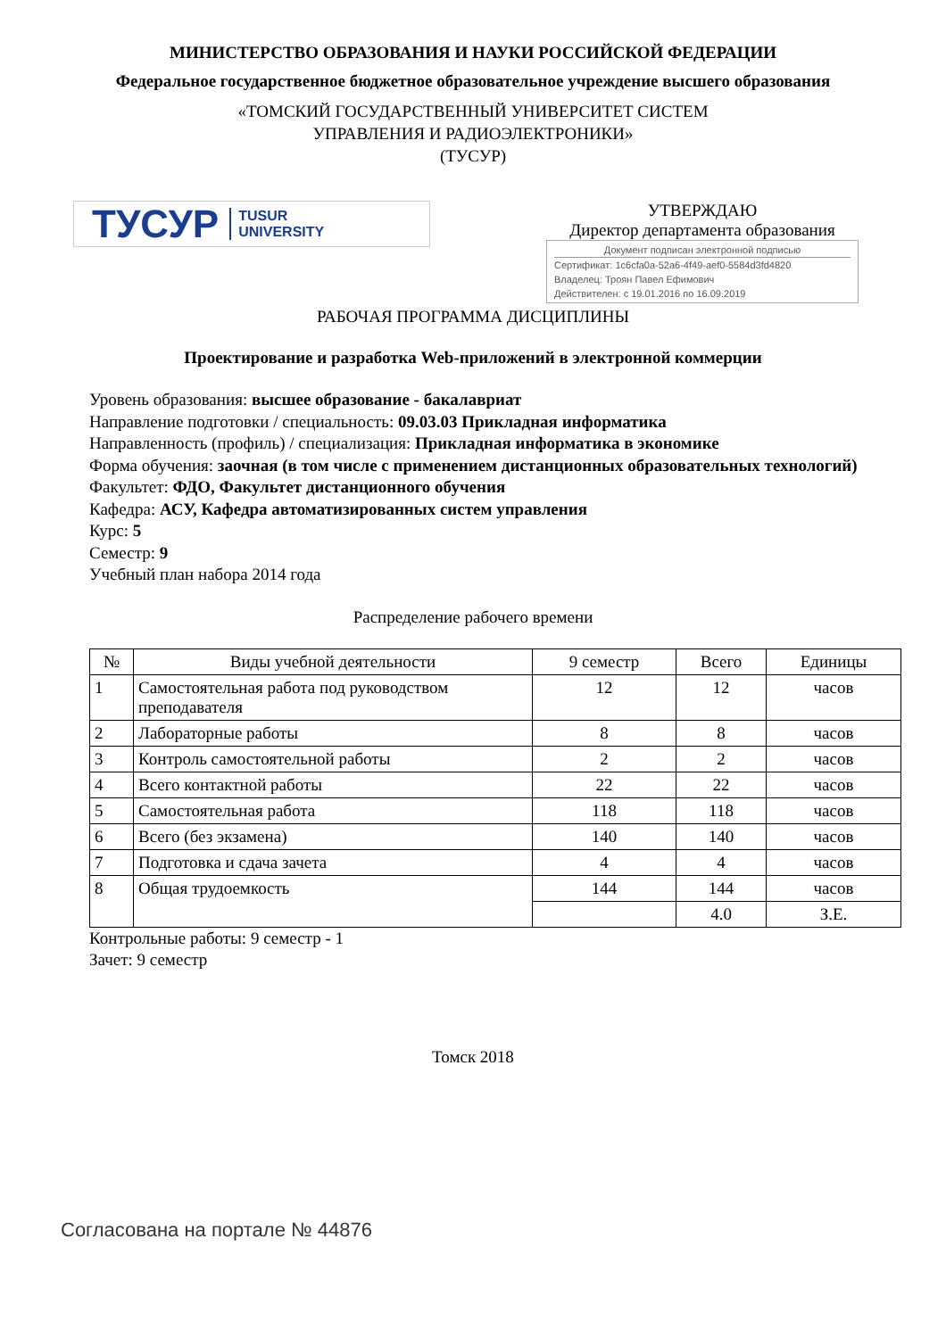МИНИСТЕРСТВО ОБРАЗОВАНИЯ И НАУКИ РОССИЙСКОЙ ФЕДЕРАЦИИ
Федеральное государственное бюджетное образовательное учреждение высшего образования
«ТОМСКИЙ ГОСУДАРСТВЕННЫЙ УНИВЕРСИТЕТ СИСТЕМ
УПРАВЛЕНИЯ И РАДИОЭЛЕКТРОНИКИ»
(ТУСУР)
ТУСУР TUSUR
UNIVERSITY
УТВЕРЖДАЮ
Директор департамента образования
Документ подписан электронной подписью
Сертификат: 1c6cfa0a-52a6-4f49-aef0-5584d3fd4820
Владелец: Троян Павел Ефимович
Действителен: с 19.01.2016 по 16.09.2019
РАБОЧАЯ ПРОГРАММА ДИСЦИПЛИНЫ
Проектирование и разработка Web-приложений в электронной коммерции
Уровень образования: высшее образование - бакалавриат
Направление подготовки / специальность: 09.03.03 Прикладная информатика
Направленность (профиль) / специализация: Прикладная информатика в экономике
Форма обучения: заочная (в том числе с применением дистанционных образовательных технологий)
Факультет: ФДО, Факультет дистанционного обучения
Кафедра: АСУ, Кафедра автоматизированных систем управления
Курс: 5
Семестр: 9
Учебный план набора 2014 года
Распределение рабочего времени
| № | Виды учебной деятельности | 9 семестр | Всего | Единицы |
| --- | --- | --- | --- | --- |
| 1 | Самостоятельная работа под руководством преподавателя | 12 | 12 | часов |
| 2 | Лабораторные работы | 8 | 8 | часов |
| 3 | Контроль самостоятельной работы | 2 | 2 | часов |
| 4 | Всего контактной работы | 22 | 22 | часов |
| 5 | Самостоятельная работа | 118 | 118 | часов |
| 6 | Всего (без экзамена) | 140 | 140 | часов |
| 7 | Подготовка и сдача зачета | 4 | 4 | часов |
| 8 | Общая трудоемкость | 144 | 144 | часов |
| | | | 4.0 | З.Е. |
Контрольные работы: 9 семестр - 1
Зачет: 9 семестр
Томск 2018
Согласована на портале № 44876